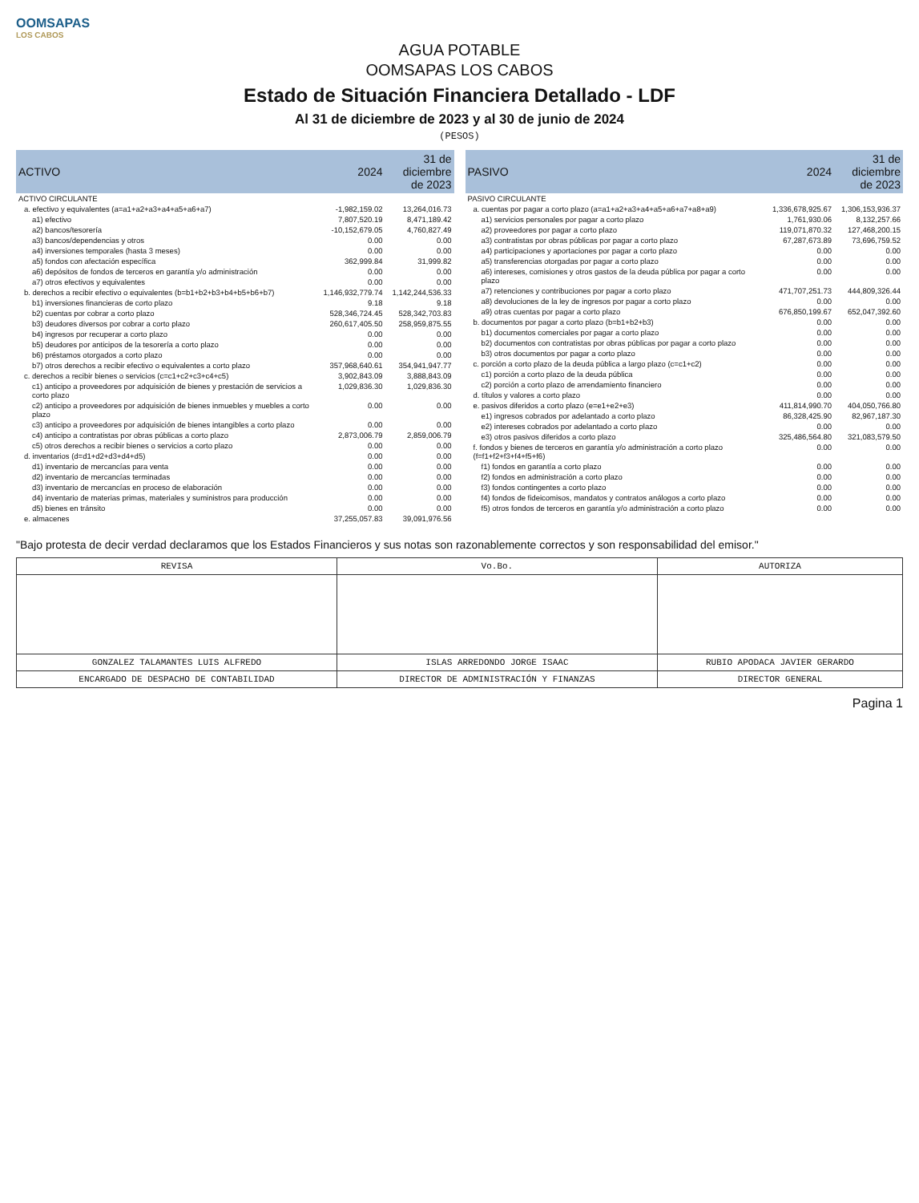OOMSAPAS
LOS CABOS
AGUA POTABLE
OOMSAPAS LOS CABOS
Estado de Situación Financiera Detallado - LDF
Al 31 de diciembre de 2023 y al 30 de junio de 2024
(PESOS)
| ACTIVO | 2024 | 31 de diciembre de 2023 |
| --- | --- | --- |
| ACTIVO CIRCULANTE | | |
| a. efectivo y equivalentes (a=a1+a2+a3+a4+a5+a6+a7) | -1,982,159.02 | 13,264,016.73 |
| a1) efectivo | 7,807,520.19 | 8,471,189.42 |
| a2) bancos/tesorería | -10,152,679.05 | 4,760,827.49 |
| a3) bancos/dependencias y otros | 0.00 | 0.00 |
| a4) inversiones temporales (hasta 3 meses) | 0.00 | 0.00 |
| a5) fondos con afectación específica | 362,999.84 | 31,999.82 |
| a6) depósitos de fondos de terceros en garantía y/o administración | 0.00 | 0.00 |
| a7) otros efectivos y equivalentes | 0.00 | 0.00 |
| b. derechos a recibir efectivo o equivalentes (b=b1+b2+b3+b4+b5+b6+b7) | 1,146,932,779.74 | 1,142,244,536.33 |
| b1) inversiones financieras de corto plazo | 9.18 | 9.18 |
| b2) cuentas por cobrar a corto plazo | 528,346,724.45 | 528,342,703.83 |
| b3) deudores diversos por cobrar a corto plazo | 260,617,405.50 | 258,959,875.55 |
| b4) ingresos por recuperar a corto plazo | 0.00 | 0.00 |
| b5) deudores por anticipos de la tesorería a corto plazo | 0.00 | 0.00 |
| b6) préstamos otorgados a corto plazo | 0.00 | 0.00 |
| b7) otros derechos a recibir efectivo o equivalentes a corto plazo | 357,968,640.61 | 354,941,947.77 |
| c. derechos a recibir bienes o servicios (c=c1+c2+c3+c4+c5) | 3,902,843.09 | 3,888,843.09 |
| c1) anticipo a proveedores por adquisición de bienes y prestación de servicios a corto plazo | 1,029,836.30 | 1,029,836.30 |
| c2) anticipo a proveedores por adquisición de bienes inmuebles y muebles a corto plazo | 0.00 | 0.00 |
| c3) anticipo a proveedores por adquisición de bienes intangibles a corto plazo | 0.00 | 0.00 |
| c4) anticipo a contratistas por obras públicas a corto plazo | 2,873,006.79 | 2,859,006.79 |
| c5) otros derechos a recibir bienes o servicios a corto plazo | 0.00 | 0.00 |
| d. inventarios (d=d1+d2+d3+d4+d5) | 0.00 | 0.00 |
| d1) inventario de mercancías para venta | 0.00 | 0.00 |
| d2) inventario de mercancías terminadas | 0.00 | 0.00 |
| d3) inventario de mercancías en proceso de elaboración | 0.00 | 0.00 |
| d4) inventario de materias primas, materiales y suministros para producción | 0.00 | 0.00 |
| d5) bienes en tránsito | 0.00 | 0.00 |
| e. almacenes | 37,255,057.83 | 39,091,976.56 |
| PASIVO | 2024 | 31 de diciembre de 2023 |
| --- | --- | --- |
| PASIVO CIRCULANTE | | |
| a. cuentas por pagar a corto plazo (a=a1+a2+a3+a4+a5+a6+a7+a8+a9) | 1,336,678,925.67 | 1,306,153,936.37 |
| a1) servicios personales por pagar a corto plazo | 1,761,930.06 | 8,132,257.66 |
| a2) proveedores por pagar a corto plazo | 119,071,870.32 | 127,468,200.15 |
| a3) contratistas por obras públicas por pagar a corto plazo | 67,287,673.89 | 73,696,759.52 |
| a4) participaciones y aportaciones por pagar a corto plazo | 0.00 | 0.00 |
| a5) transferencias otorgadas por pagar a corto plazo | 0.00 | 0.00 |
| a6) intereses, comisiones y otros gastos de la deuda pública por pagar a corto plazo | 0.00 | 0.00 |
| a7) retenciones y contribuciones por pagar a corto plazo | 471,707,251.73 | 444,809,326.44 |
| a8) devoluciones de la ley de ingresos por pagar a corto plazo | 0.00 | 0.00 |
| a9) otras cuentas por pagar a corto plazo | 676,850,199.67 | 652,047,392.60 |
| b. documentos por pagar a corto plazo (b=b1+b2+b3) | 0.00 | 0.00 |
| b1) documentos comerciales por pagar a corto plazo | 0.00 | 0.00 |
| b2) documentos con contratistas por obras públicas por pagar a corto plazo | 0.00 | 0.00 |
| b3) otros documentos por pagar a corto plazo | 0.00 | 0.00 |
| c. porción a corto plazo de la deuda pública a largo plazo (c=c1+c2) | 0.00 | 0.00 |
| c1) porción a corto plazo de la deuda pública | 0.00 | 0.00 |
| c2) porción a corto plazo de arrendamiento financiero | 0.00 | 0.00 |
| d. títulos y valores a corto plazo | 0.00 | 0.00 |
| e. pasivos diferidos a corto plazo (e=e1+e2+e3) | 411,814,990.70 | 404,050,766.80 |
| e1) ingresos cobrados por adelantado a corto plazo | 86,328,425.90 | 82,967,187.30 |
| e2) intereses cobrados por adelantado a corto plazo | 0.00 | 0.00 |
| e3) otros pasivos diferidos a corto plazo | 325,486,564.80 | 321,083,579.50 |
| f. fondos y bienes de terceros en garantía y/o administración a corto plazo (f=f1+f2+f3+f4+f5+f6) | 0.00 | 0.00 |
| f1) fondos en garantía a corto plazo | 0.00 | 0.00 |
| f2) fondos en administración a corto plazo | 0.00 | 0.00 |
| f3) fondos contingentes a corto plazo | 0.00 | 0.00 |
| f4) fondos de fideicomisos, mandatos y contratos análogos a corto plazo | 0.00 | 0.00 |
| f5) otros fondos de terceros en garantía y/o administración a corto plazo | 0.00 | 0.00 |
"Bajo protesta de decir verdad declaramos que los Estados Financieros y sus notas son razonablemente correctos y son responsabilidad del emisor."
| REVISA | Vo.Bo. | AUTORIZA |
| GONZALEZ TALAMANTES LUIS ALFREDO | ISLAS ARREDONDO JORGE ISAAC | RUBIO APODACA JAVIER GERARDO |
| ENCARGADO DE DESPACHO DE CONTABILIDAD | DIRECTOR DE ADMINISTRACIÓN Y FINANZAS | DIRECTOR GENERAL |
Pagina 1